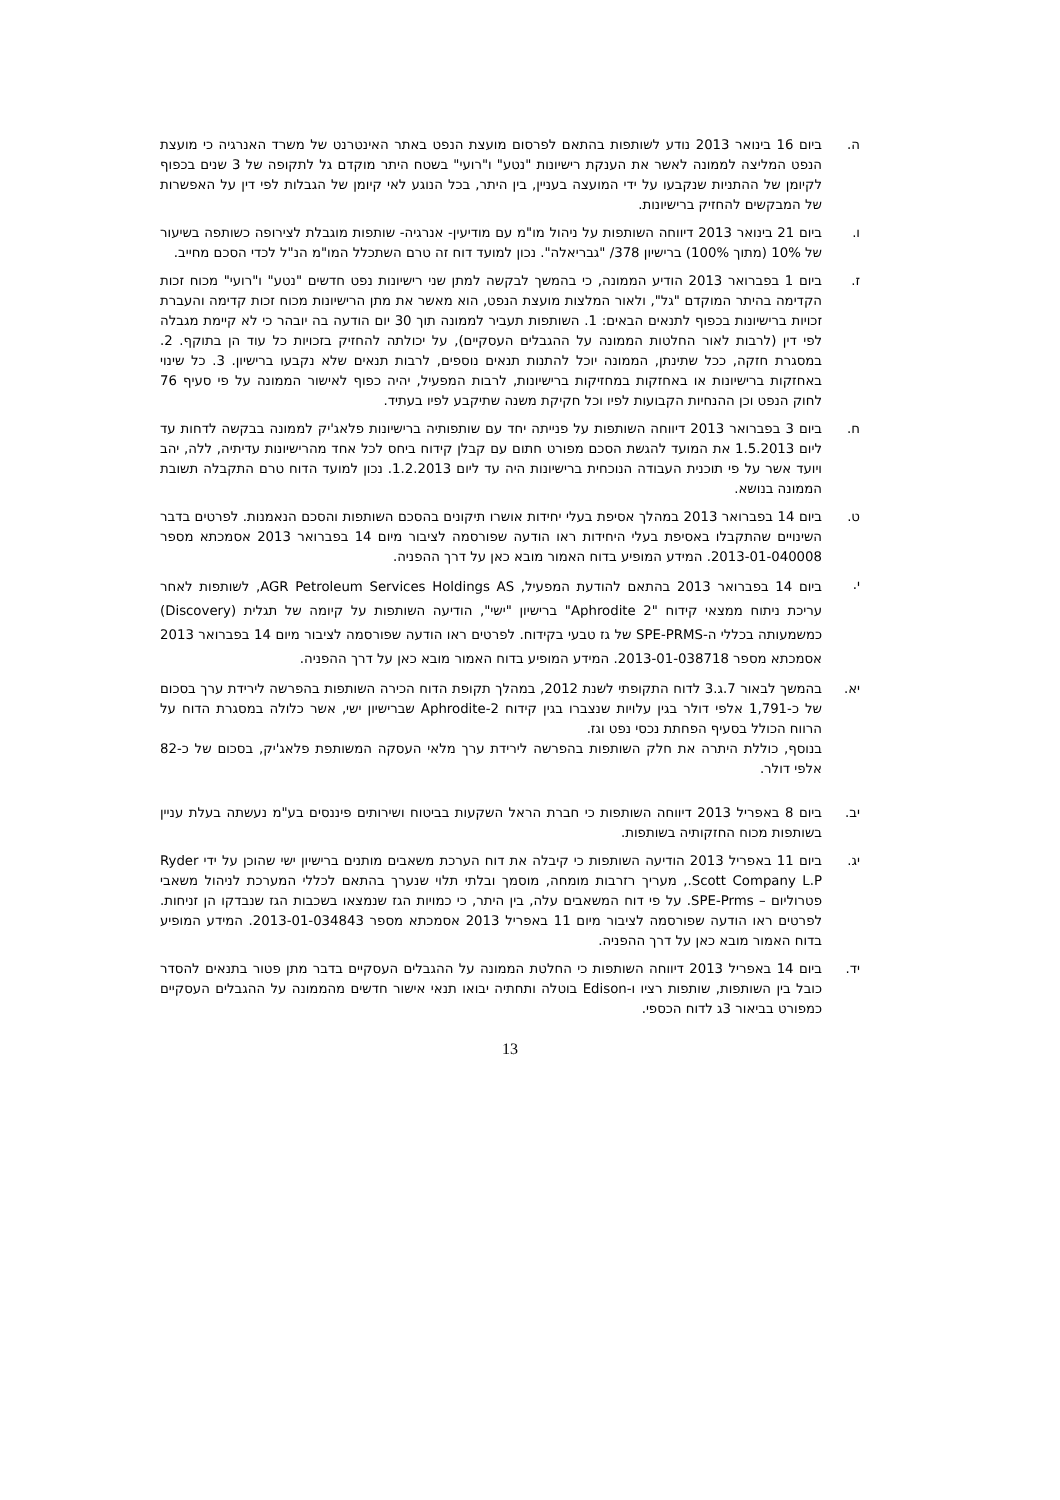ה. ביום 16 בינואר 2013 נודע לשותפות בהתאם לפרסום מועצת הנפט באתר האינטרנט של משרד האנרגיה כי מועצת הנפט המליצה לממונה לאשר את הענקת רישיונות "נטע" ו"רועי" בשטח היתר מוקדם גל לתקופה של 3 שנים בכפוף לקיומן של ההתניות שנקבעו על ידי המועצה בעניין, בין היתר, בכל הנוגע לאי קיומן של הגבלות לפי דין על האפשרות של המבקשים להחזיק ברישיונות.
ו. ביום 21 בינואר 2013 דיווחה השותפות על ניהול מו"מ עם מודיעין- אנרגיה- שותפות מוגבלת לצירופה כשותפה בשיעור של 10% (מתוך 100%) ברישיון 378/ "גבריאלה". נכון למועד דוח זה טרם השתכלל המו"מ הנ"ל לכדי הסכם מחייב.
ז. ביום 1 בפברואר 2013 הודיע הממונה, כי בהמשך לבקשה למתן שני רישיונות נפט חדשים "נטע" ו"רועי" מכוח זכות הקדימה בהיתר המוקדם "גל", ולאור המלצות מועצת הנפט, הוא מאשר את מתן הרישיונות מכוח זכות קדימה והעברת זכויות ברישיונות בכפוף לתנאים הבאים: 1. השותפות תעביר לממונה תוך 30 יום הודעה בה יובהר כי לא קיימת מגבלה לפי דין (לרבות לאור החלטות הממונה על ההגבלים העסקיים), על יכולתה להחזיק בזכויות כל עוד הן בתוקף. 2. במסגרת חזקה, ככל שתינתן, הממונה יוכל להתנות תנאים נוספים, לרבות תנאים שלא נקבעו ברישיון. 3. כל שינוי באחזקות ברישיונות או באחזקות במחזיקות ברישיונות, לרבות המפעיל, יהיה כפוף לאישור הממונה על פי סעיף 76 לחוק הנפט וכן ההנחיות הקבועות לפיו וכל חקיקת משנה שתיקבע לפיו בעתיד.
ח. ביום 3 בפברואר 2013 דיווחה השותפות על פנייתה יחד עם שותפותיה ברישיונות פלאג'יק לממונה בבקשה לדחות עד ליום 1.5.2013 את המועד להגשת הסכם מפורט חתום עם קבלן קידוח ביחס לכל אחד מהרישיונות עדיתיה, ללה, יהב ויועד אשר על פי תוכנית העבודה הנוכחית ברישיונות היה עד ליום 1.2.2013. נכון למועד הדוח טרם התקבלה תשובת הממונה בנושא.
ט. ביום 14 בפברואר 2013 במהלך אסיפת בעלי יחידות אושרו תיקונים בהסכם השותפות והסכם הנאמנות. לפרטים בדבר השינויים שהתקבלו באסיפת בעלי היחידות ראו הודעה שפורסמה לציבור מיום 14 בפברואר 2013 אסמכתא מספר 2013-01-040008. המידע המופיע בדוח האמור מובא כאן על דרך ההפניה.
י.
ביום 14 בפברואר 2013 בהתאם להודעת המפעיל, AGR Petroleum Services Holdings AS, לשותפות לאחר עריכת ניתוח ממצאי קידוח "Aphrodite 2" ברישיון "ישי", הודיעה השותפות על קיומה של תגלית (Discovery) כמשמעותה בכללי ה-SPE-PRMS של גז טבעי בקידוח. לפרטים ראו הודעה שפורסמה לציבור מיום 14 בפברואר 2013 אסמכתא מספר 2013-01-038718. המידע המופיע בדוח האמור מובא כאן על דרך ההפניה.
יא. בהמשך לבאור 7.ג.3 לדוח התקופתי לשנת 2012, במהלך תקופת הדוח הכירה השותפות בהפרשה לירידת ערך בסכום של כ-1,791 אלפי דולר בגין עלויות שנצברו בגין קידוח Aphrodite-2 שברישיון ישי, אשר כלולה במסגרת הדוח על הרווח הכולל בסעיף הפחתת נכסי נפט וגז.
בנוסף, כוללת היתרה את חלק השותפות בהפרשה לירידת ערך מלאי העסקה המשותפת פלאג'יק, בסכום של כ-82 אלפי דולר.
יב. ביום 8 באפריל 2013 דיווחה השותפות כי חברת הראל השקעות בביטוח ושירותים פיננסים בע"מ נעשתה בעלת עניין בשותפות מכוח החזקותיה בשותפות.
יג. ביום 11 באפריל 2013 הודיעה השותפות כי קיבלה את דוח הערכת משאבים מותנים ברישיון ישי שהוכן על ידי Ryder Scott Company L.P., מעריך רזרבות מומחה, מוסמך ובלתי תלוי שנערך בהתאם לכללי המערכת לניהול משאבי פטרוליום – SPE-Prms. על פי דוח המשאבים עלה, בין היתר, כי כמויות הגז שנמצאו בשכבות הגז שנבדקו הן זניחות. לפרטים ראו הודעה שפורסמה לציבור מיום 11 באפריל 2013 אסמכתא מספר 2013-01-034843. המידע המופיע בדוח האמור מובא כאן על דרך ההפניה.
יד. ביום 14 באפריל 2013 דיווחה השותפות כי החלטת הממונה על ההגבלים העסקיים בדבר מתן פטור בתנאים להסדר כובל בין השותפות, שותפות רציו ו-Edison בוטלה ותחתיה יבואו תנאי אישור חדשים מהממונה על ההגבלים העסקיים כמפורט בביאור 3ג לדוח הכספי.
13